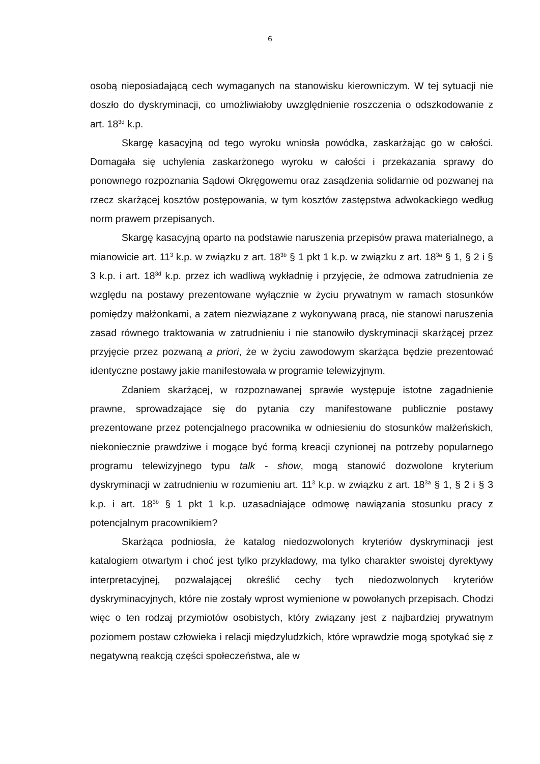6
osobą nieposiadającą cech wymaganych na stanowisku kierowniczym. W tej sytuacji nie doszło do dyskryminacji, co umożliwiałoby uwzględnienie roszczenia o odszkodowanie z art. 18<sup>3d</sup> k.p.
Skargę kasacyjną od tego wyroku wniosła powódka, zaskarżając go w całości. Domagała się uchylenia zaskarżonego wyroku w całości i przekazania sprawy do ponownego rozpoznania Sądowi Okręgowemu oraz zasądzenia solidarnie od pozwanej na rzecz skarżącej kosztów postępowania, w tym kosztów zastępstwa adwokackiego według norm prawem przepisanych.
Skargę kasacyjną oparto na podstawie naruszenia przepisów prawa materialnego, a mianowicie art. 11<sup>3</sup> k.p. w związku z art. 18<sup>3b</sup> § 1 pkt 1 k.p. w związku z art. 18<sup>3a</sup> § 1, § 2 i § 3 k.p. i art. 18<sup>3d</sup> k.p. przez ich wadliwą wykładnię i przyjęcie, że odmowa zatrudnienia ze względu na postawy prezentowane wyłącznie w życiu prywatnym w ramach stosunków pomiędzy małżonkami, a zatem niezwiązane z wykonywaną pracą, nie stanowi naruszenia zasad równego traktowania w zatrudnieniu i nie stanowiło dyskryminacji skarżącej przez przyjęcie przez pozwaną a priori, że w życiu zawodowym skarżąca będzie prezentować identyczne postawy jakie manifestowała w programie telewizyjnym.
Zdaniem skarżącej, w rozpoznawanej sprawie występuje istotne zagadnienie prawne, sprowadzające się do pytania czy manifestowane publicznie postawy prezentowane przez potencjalnego pracownika w odniesieniu do stosunków małżeńskich, niekoniecznie prawdziwe i mogące być formą kreacji czynionej na potrzeby popularnego programu telewizyjnego typu talk - show, mogą stanowić dozwolone kryterium dyskryminacji w zatrudnieniu w rozumieniu art. 11<sup>3</sup> k.p. w związku z art. 18<sup>3a</sup> § 1, § 2 i § 3 k.p. i art. 18<sup>3b</sup> § 1 pkt 1 k.p. uzasadniające odmowę nawiązania stosunku pracy z potencjalnym pracownikiem?
Skarżąca podniosła, że katalog niedozwolonych kryteriów dyskryminacji jest katalogiem otwartym i choć jest tylko przykładowy, ma tylko charakter swoistej dyrektywy interpretacyjnej, pozwalającej określić cechy tych niedozwolonych kryteriów dyskryminacyjnych, które nie zostały wprost wymienione w powołanych przepisach. Chodzi więc o ten rodzaj przymiotów osobistych, który związany jest z najbardziej prywatnym poziomem postaw człowieka i relacji międzyludzkich, które wprawdzie mogą spotykać się z negatywną reakcją części społeczeństwa, ale w